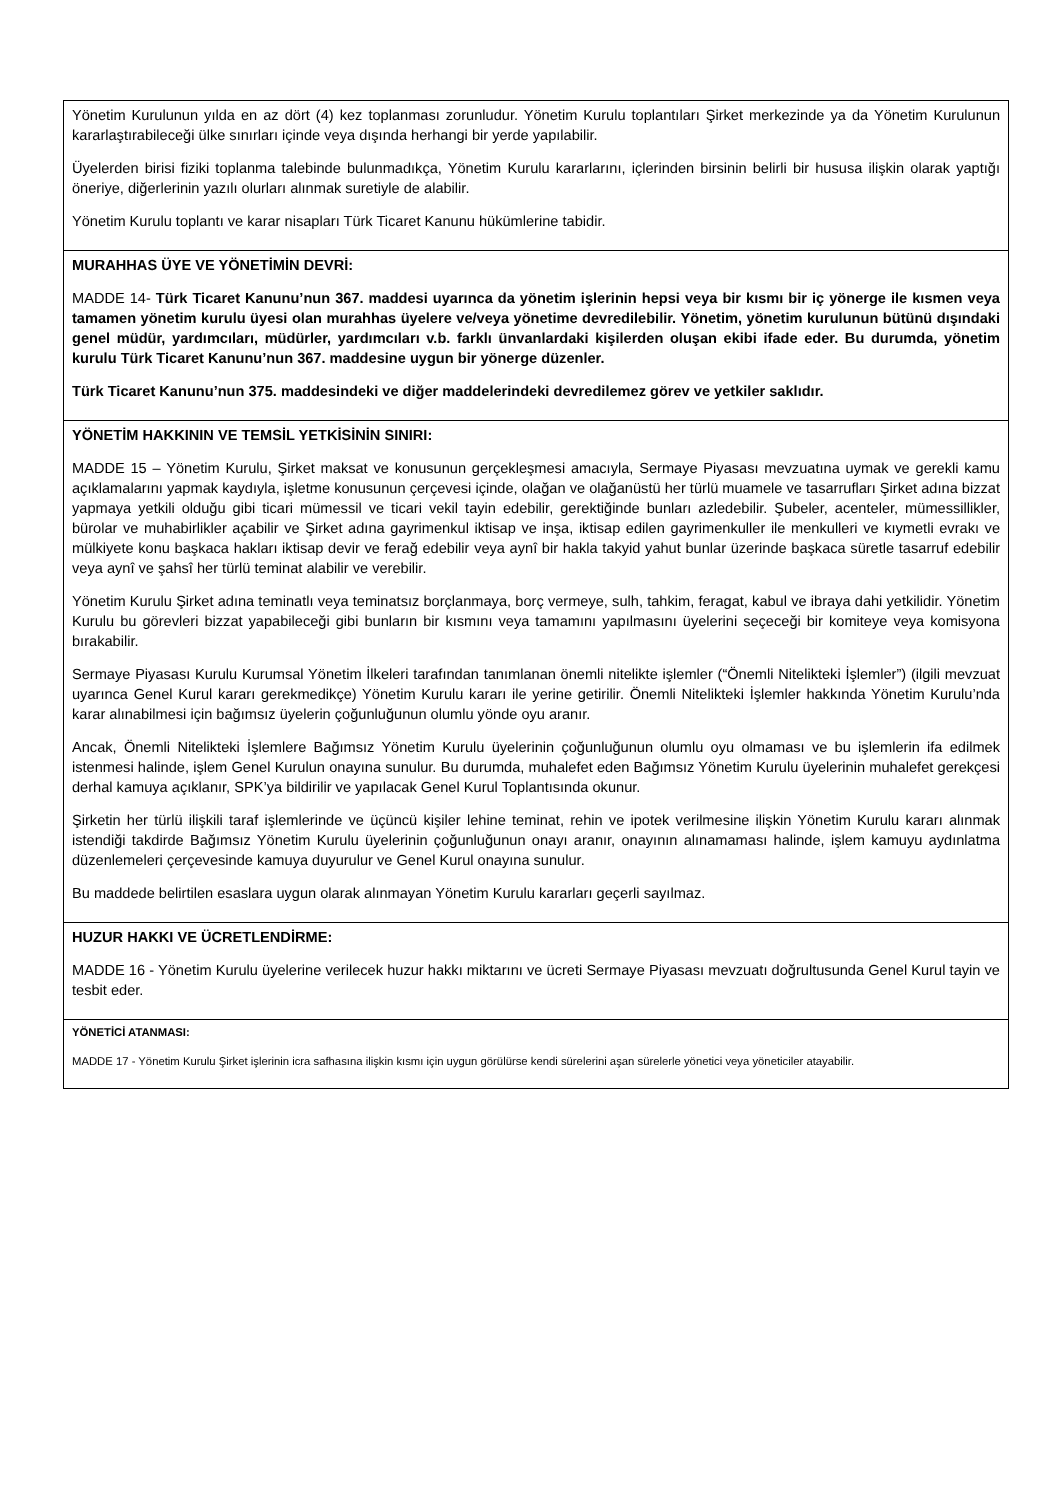| Yönetim Kurulunun yılda en az dört (4) kez toplanması zorunludur. Yönetim Kurulu toplantıları Şirket merkezinde ya da Yönetim Kurulunun kararlaştırabileceği ülke sınırları içinde veya dışında herhangi bir yerde yapılabilir. Üyelerden birisi fiziki toplanma talebinde bulunmadıkça, Yönetim Kurulu kararlarını, içlerinden birsinin belirli bir hususa ilişkin olarak yaptığı öneriye, diğerlerinin yazılı olurları alınmak suretiyle de alabilir. Yönetim Kurulu toplantı ve karar nisapları Türk Ticaret Kanunu hükümlerine tabidir. |
| MURAHHAS ÜYE VE YÖNETİMİN DEVRİ: MADDE 14- Türk Ticaret Kanunu’nun 367. maddesi uyarınca da yönetim işlerinin hepsi veya bir kısmı bir iç yönerge ile kısmen veya tamamen yönetim kurulu üyesi olan murahhas üyelere ve/veya yönetime devredilebilir. Yönetim, yönetim kurulunun bütünü dışındaki genel müdür, yardımcıları, müdürler, yardımcıları v.b. farklı ünvanlardaki kişilerden oluşan ekibi ifade eder. Bu durumda, yönetim kurulu Türk Ticaret Kanunu’nun 367. maddesine uygun bir yönerge düzenler. Türk Ticaret Kanunu’nun 375. maddesindeki ve diğer maddelerindeki devredilemez görev ve yetkiler saklıdır. |
| YÖNETİM HAKKININ VE TEMSİL YETKİSİNİN SINIRI: MADDE 15 – Yönetim Kurulu, Şirket maksat ve konusunun gerçekleşmesi amacıyla, Sermaye Piyasası mevzuatına uymak ve gerekli kamu açıklamalarını yapmak kaydıyla, işletme konusunun çerçevesi içinde, olağan ve olağanüstü her türlü muamele ve tasarrufları Şirket adına bizzat yapmaya yetkili olduğu gibi ticari mümessil ve ticari vekil tayin edebilir, gerektiğinde bunları azledebilir. Şubeler, acenteler, mümessillikler, bürolar ve muhabirlikler açabilir ve Şirket adına gayrimenkul iktisap ve inşa, iktisap edilen gayrimenkuller ile menkulleri ve kıymetli evrakı ve mülkiyete konu başkaca hakları iktisap devir ve ferağ edebilir veya aynî bir hakla takyid yahut bunlar üzerinde başkaca süretle tasarruf edebilir veya aynî ve şahsî her türlü teminat alabilir ve verebilir. Yönetim Kurulu Şirket adına teminatlı veya teminatsız borçlanmaya, borç vermeye, sulh, tahkim, feragat, kabul ve ibraya dahi yetkilidir. Yönetim Kurulu bu görevleri bizzat yapabileceği gibi bunların bir kısmını veya tamamını yapılmasını üyelerini seçeceği bir komiteye veya komisyona bırakabilir. Sermaye Piyasası Kurulu Kurumsal Yönetim İlkeleri tarafından tanımlanan önemli nitelikte işlemler (“Önemli Nitelikteki İşlemler”) (ilgili mevzuat uyarınca Genel Kurul kararı gerekmedikçe) Yönetim Kurulu kararı ile yerine getirilir. Önemli Nitelikteki İşlemler hakkında Yönetim Kurulu’nda karar alınabilmesi için bağımsız üyelerin çoğunluğunun olumlu yönde oyu aranır. Ancak, Önemli Nitelikteki İşlemlere Bağımsız Yönetim Kurulu üyelerinin çoğunluğunun olumlu oyu olmaması ve bu işlemlerin ifa edilmek istenmesi halinde, işlem Genel Kurulun onayına sunulur. Bu durumda, muhalefet eden Bağımsız Yönetim Kurulu üyelerinin muhalefet gerekçesi derhal kamuya açıklanır, SPK’ya bildirilir ve yapılacak Genel Kurul Toplantısında okunur. Şirketin her türlü ilişkili taraf işlemlerinde ve üçüncü kişiler lehine teminat, rehin ve ipotek verilmesine ilişkin Yönetim Kurulu kararı alınmak istendiği takdirde Bağımsız Yönetim Kurulu üyelerinin çoğunluğunun onayı aranır, onayının alınamaması halinde, işlem kamuyu aydınlatma düzenlemeleri çerçevesinde kamuya duyurulur ve Genel Kurul onayına sunulur. Bu maddede belirtilen esaslara uygun olarak alınmayan Yönetim Kurulu kararları geçerli sayılmaz. |
| HUZUR HAKKI VE ÜCRETLENDİRME: MADDE 16 - Yönetim Kurulu üyelerine verilecek huzur hakkı miktarını ve ücreti Sermaye Piyasası mevzuatı doğrultusunda Genel Kurul tayin ve tesbit eder. |
| YÖNETİCİ ATANMASI: MADDE 17 - Yönetim Kurulu Şirket işlerinin icra safhasına ilişkin kısmı için uygun görülürse kendi sürelerini aşan sürelerle yönetici veya yöneticiler atayabilir. |